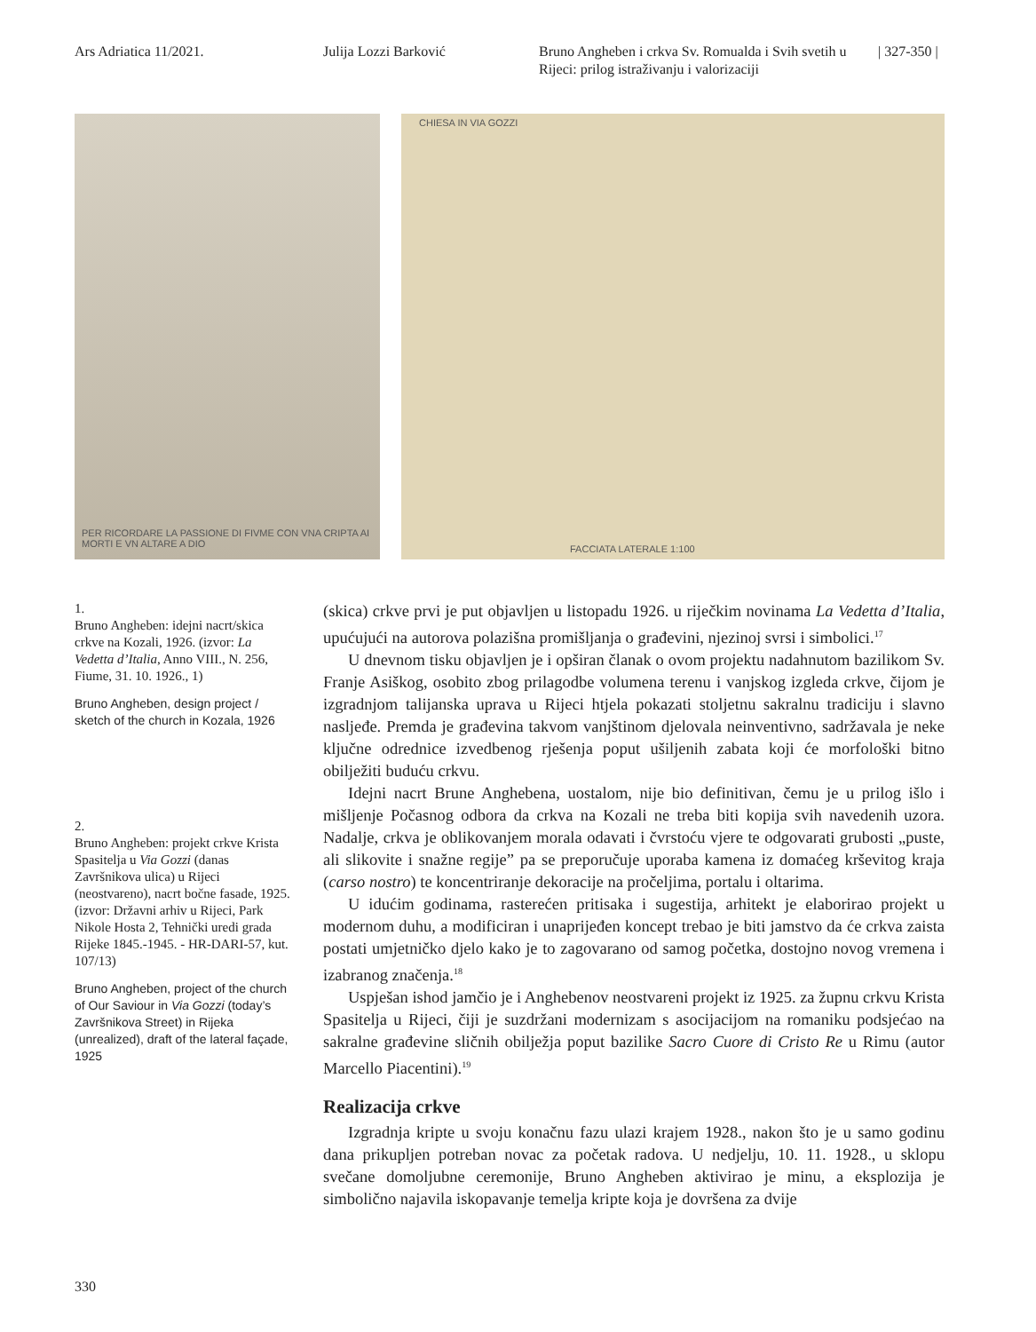Ars Adriatica 11/2021. Julija Lozzi Barković Bruno Angheben i crkva Sv. Romualda i Svih svetih u Rijeci: prilog istraživanju i valorizaciji
| 327-350 |
PER RICORDARE LA PASSIONE DI FIVME CON VNA CRIPTA AI MORTI E VN ALTARE A DIO
CHIESA IN VIA GOZZI
FACCIATA LATERALE 1:100
1.
Bruno Angheben: idejni nacrt/skica crkve na Kozali, 1926. (izvor: La Vedetta d’Italia, Anno VIII., N. 256, Fiume, 31. 10. 1926., 1)
Bruno Angheben, design project / sketch of the church in Kozala, 1926
2.
Bruno Angheben: projekt crkve Krista Spasitelja u Via Gozzi (danas Završnikova ulica) u Rijeci (neostvareno), nacrt bočne fasade, 1925. (izvor: Državni arhiv u Rijeci, Park Nikole Hosta 2, Tehnički uredi grada Rijeke 1845.-1945. - HR-DARI-57, kut. 107/13)
Bruno Angheben, project of the church of Our Saviour in Via Gozzi (today’s Završnikova Street) in Rijeka (unrealized), draft of the lateral façade, 1925
(skica) crkve prvi je put objavljen u listopadu 1926. u riječkim novinama La Vedetta d’Italia, upućujući na autorova polazišna promišljanja o građevini, njezinoj svrsi i simbolici.<sup>17</sup>
U dnevnom tisku objavljen je i opširan članak o ovom projektu nadahnutom bazilikom Sv. Franje Asiškog, osobito zbog prilagodbe volumena terenu i vanjskog izgleda crkve, čijom je izgradnjom talijanska uprava u Rijeci htjela pokazati stoljetnu sakralnu tradiciju i slavno nasljeđe. Premda je građevina takvom vanjštinom djelovala neinventivno, sadržavala je neke ključne odrednice izvedbenog rješenja poput ušiljenih zabata koji će morfološki bitno obilježiti buduću crkvu.
Idejni nacrt Brune Anghebena, uostalom, nije bio definitivan, čemu je u prilog išlo i mišljenje Počasnog odbora da crkva na Kozali ne treba biti kopija svih navedenih uzora. Nadalje, crkva je oblikovanjem morala odavati i čvrstoću vjere te odgovarati grubosti „puste, ali slikovite i snažne regije” pa se preporučuje uporaba kamena iz domaćeg krševitog kraja (carso nostro) te koncentriranje dekoracije na pročeljima, portalu i oltarima.
U idućim godinama, rasterećen pritisaka i sugestija, arhitekt je elaborirao projekt u modernom duhu, a modificiran i unaprijeđen koncept trebao je biti jamstvo da će crkva zaista postati umjetničko djelo kako je to zagovarano od samog početka, dostojno novog vremena i izabranog značenja.<sup>18</sup>
Uspješan ishod jamčio je i Anghebenov neostvareni projekt iz 1925. za župnu crkvu Krista Spasitelja u Rijeci, čiji je suzdržani modernizam s asocijacijom na romaniku podsjećao na sakralne građevine sličnih obilježja poput bazilike Sacro Cuore di Cristo Re u Rimu (autor Marcello Piacentini).<sup>19</sup>
Realizacija crkve
Izgradnja kripte u svoju konačnu fazu ulazi krajem 1928., nakon što je u samo godinu dana prikupljen potreban novac za početak radova. U nedjelju, 10. 11. 1928., u sklopu svečane domoljubne ceremonije, Bruno Angheben aktivirao je minu, a eksplozija je simbolično najavila iskopavanje temelja kripte koja je dovršena za dvije
330